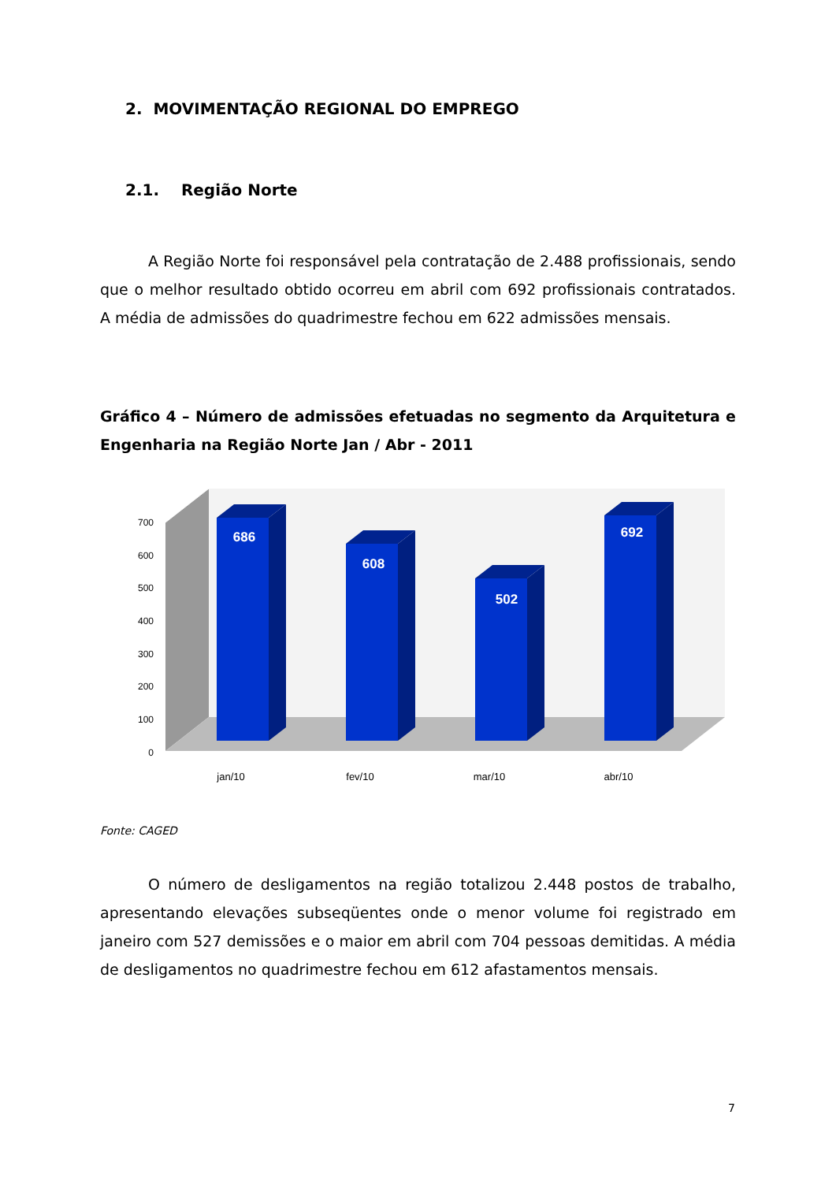2. MOVIMENTAÇÃO REGIONAL DO EMPREGO
2.1. Região Norte
A Região Norte foi responsável pela contratação de 2.488 profissionais, sendo que o melhor resultado obtido ocorreu em abril com 692 profissionais contratados. A média de admissões do quadrimestre fechou em 622 admissões mensais.
Gráfico 4 – Número de admissões efetuadas no segmento da Arquitetura e Engenharia na Região Norte Jan / Abr - 2011
700
600
500
400
300
200
100
0
686
608
502
692
jan/10
fev/10
mar/10
abr/10
Fonte: CAGED
O número de desligamentos na região totalizou 2.448 postos de trabalho, apresentando elevações subseqüentes onde o menor volume foi registrado em janeiro com 527 demissões e o maior em abril com 704 pessoas demitidas. A média de desligamentos no quadrimestre fechou em 612 afastamentos mensais.
7